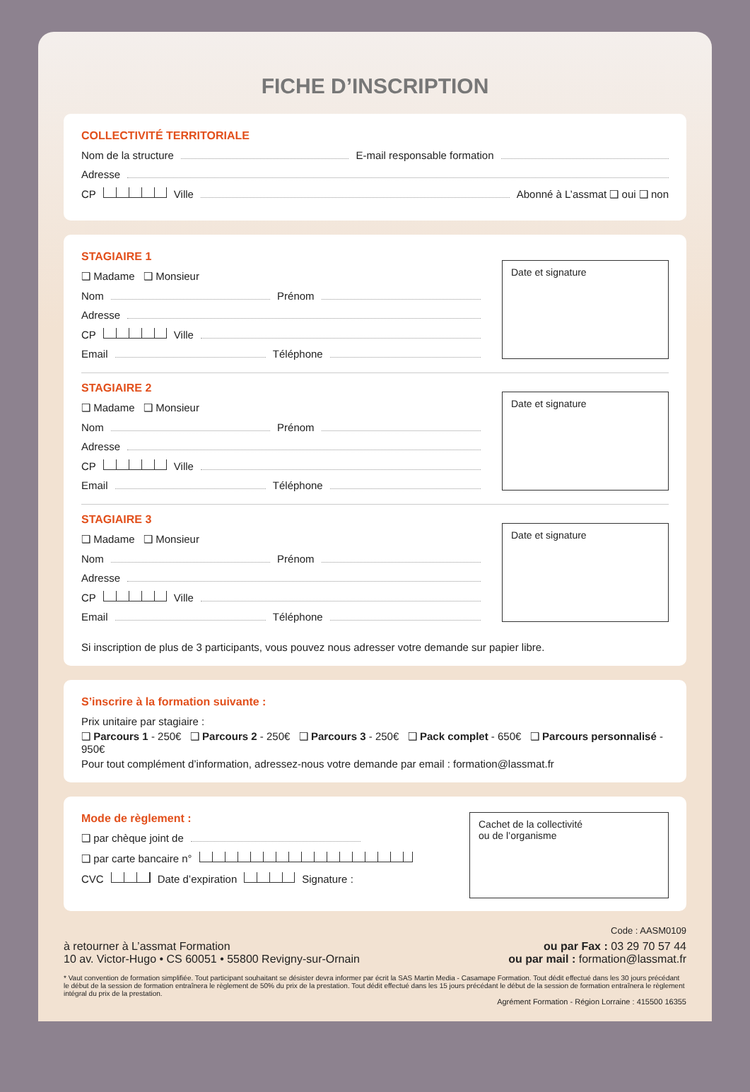FICHE D’INSCRIPTION
COLLECTIVITÉ TERRITORIALE
Nom de la structure E-mail responsable formation
Adresse
CP Ville Abonné à L’assmat ❑ oui ❑ non
STAGIAIRE 1
❑ Madame ❑ Monsieur
Nom Prénom
Adresse
CP Ville
Email Téléphone
Date et signature
STAGIAIRE 2
❑ Madame ❑ Monsieur
Nom Prénom
Adresse
CP Ville
Email Téléphone
Date et signature
STAGIAIRE 3
❑ Madame ❑ Monsieur
Nom Prénom
Adresse
CP Ville
Email Téléphone
Date et signature
Si inscription de plus de 3 participants, vous pouvez nous adresser votre demande sur papier libre.
S’inscrire à la formation suivante :
Prix unitaire par stagiaire :
❑ Parcours 1 - 250€ ❑ Parcours 2 - 250€ ❑ Parcours 3 - 250€ ❑ Pack complet - 650€ ❑ Parcours personnalisé - 950€
Pour tout complément d’information, adressez-nous votre demande par email : formation@lassmat.fr
Mode de règlement :
❑ par chèque joint de
❑ par carte bancaire n°
CVC Date d’expiration Signature :
Cachet de la collectivité
ou de l’organisme
Code : AASM0109
à retourner à L’assmat Formation
10 av. Victor-Hugo • CS 60051 • 55800 Revigny-sur-Ornain
ou par Fax : 03 29 70 57 44
ou par mail : formation@lassmat.fr
* Vaut convention de formation simplifiée. Tout participant souhaitant se désister devra informer par écrit la SAS Martin Media - Casamape Formation. Tout dédit effectué dans les 30 jours précédant le début de la session de formation entraînera le règlement de 50% du prix de la prestation. Tout dédit effectué dans les 15 jours précédant le début de la session de formation entraînera le règlement intégral du prix de la prestation.
Agrément Formation - Région Lorraine : 415500 16355